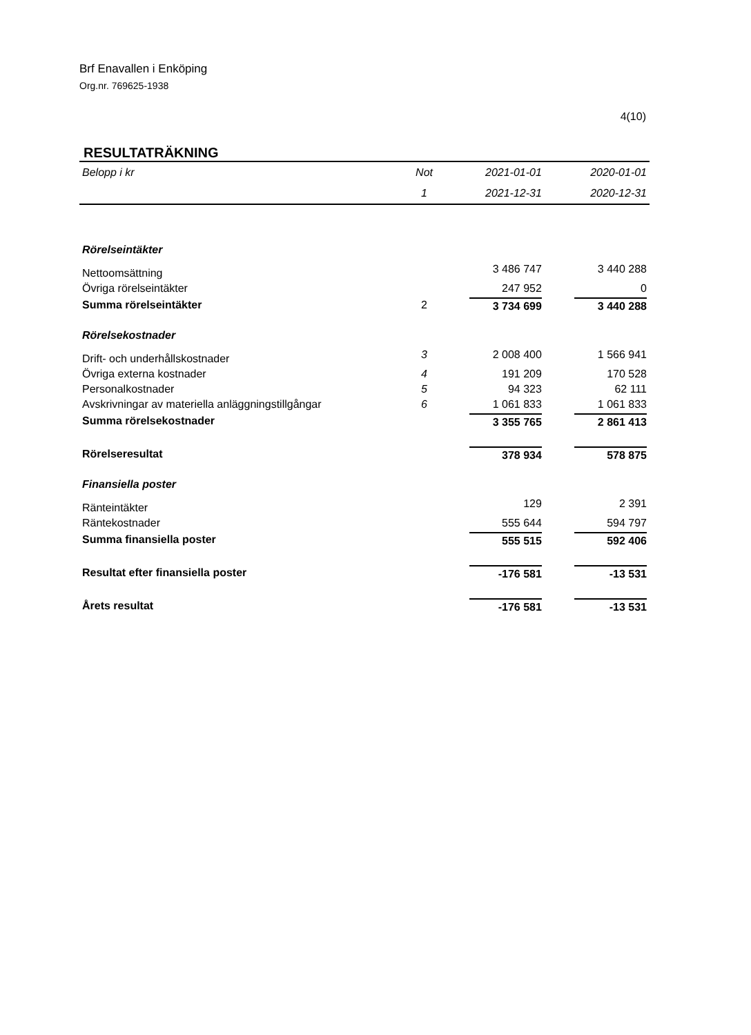Brf Enavallen i Enköping
Org.nr. 769625-1938
4(10)
RESULTATRÄKNING
| Belopp i kr | Not | 2021-01-01 | 2020-01-01 |
| --- | --- | --- | --- |
| | 1 | 2021-12-31 | 2020-12-31 |
| Rörelseintäkter | | | |
| Nettoomsättning | | 3 486 747 | 3 440 288 |
| Övriga rörelseintäkter | | 247 952 | 0 |
| Summa rörelseintäkter | 2 | 3 734 699 | 3 440 288 |
| Rörelsekostnader | | | |
| Drift- och underhållskostnader | 3 | 2 008 400 | 1 566 941 |
| Övriga externa kostnader | 4 | 191 209 | 170 528 |
| Personalkostnader | 5 | 94 323 | 62 111 |
| Avskrivningar av materiella anläggningstillgångar | 6 | 1 061 833 | 1 061 833 |
| Summa rörelsekostnader | | 3 355 765 | 2 861 413 |
| Rörelseresultat | | 378 934 | 578 875 |
| Finansiella poster | | | |
| Ränteintäkter | | 129 | 2 391 |
| Räntekostnader | | 555 644 | 594 797 |
| Summa finansiella poster | | 555 515 | 592 406 |
| Resultat efter finansiella poster | | -176 581 | -13 531 |
| Årets resultat | | -176 581 | -13 531 |